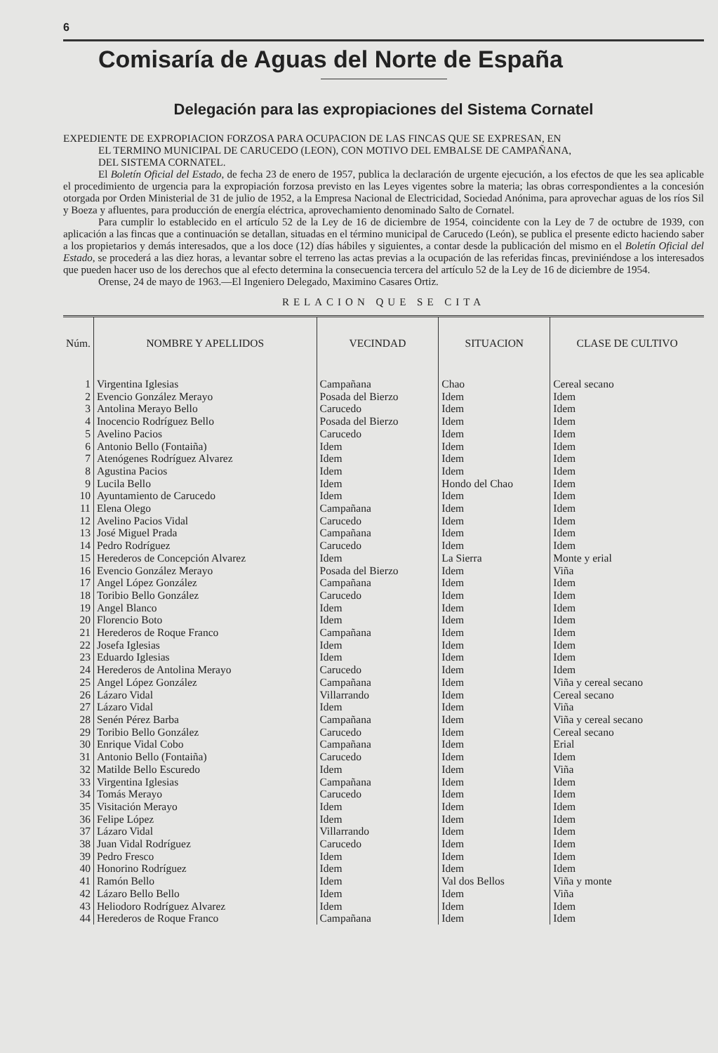6
Comisaría de Aguas del Norte de España
Delegación para las expropiaciones del Sistema Cornatel
EXPEDIENTE DE EXPROPIACION FORZOSA PARA OCUPACION DE LAS FINCAS QUE SE EXPRESAN, EN
EL TERMINO MUNICIPAL DE CARUCEDO (LEON), CON MOTIVO DEL EMBALSE DE CAMPAÑANA,
DEL SISTEMA CORNATEL.
El Boletín Oficial del Estado, de fecha 23 de enero de 1957, publica la declaración de urgente ejecución, a los efectos de que les sea aplicable el procedimiento de urgencia para la expropiación forzosa previsto en las Leyes vigentes sobre la materia; las obras correspondientes a la concesión otorgada por Orden Ministerial de 31 de julio de 1952, a la Empresa Nacional de Electricidad, Sociedad Anónima, para aprovechar aguas de los ríos Sil y Boeza y afluentes, para producción de energía eléctrica, aprovechamiento denominado Salto de Cornatel.
Para cumplir lo establecido en el artículo 52 de la Ley de 16 de diciembre de 1954, coincidente con la Ley de 7 de octubre de 1939, con aplicación a las fincas que a continuación se detallan, situadas en el término municipal de Carucedo (León), se publica el presente edicto haciendo saber a los propietarios y demás interesados, que a los doce (12) días hábiles y siguientes, a contar desde la publicación del mismo en el Boletín Oficial del Estado, se procederá a las diez horas, a levantar sobre el terreno las actas previas a la ocupación de las referidas fincas, previniéndose a los interesados que pueden hacer uso de los derechos que al efecto determina la consecuencia tercera del artículo 52 de la Ley de 16 de diciembre de 1954.
Orense, 24 de mayo de 1963.—El Ingeniero Delegado, Maximino Casares Ortiz.
RELACION QUE SE CITA
| Núm. | NOMBRE Y APELLIDOS | VECINDAD | SITUACION | CLASE DE CULTIVO |
| --- | --- | --- | --- | --- |
| 1 | Virgentina Iglesias | Campañana | Chao | Cereal secano |
| 2 | Evencio González Merayo | Posada del Bierzo | Idem | Idem |
| 3 | Antolina Merayo Bello | Carucedo | Idem | Idem |
| 4 | Inocencio Rodríguez Bello | Posada del Bierzo | Idem | Idem |
| 5 | Avelino Pacios | Carucedo | Idem | Idem |
| 6 | Antonio Bello (Fontaiña) | Idem | Idem | Idem |
| 7 | Atenógenes Rodríguez Alvarez | Idem | Idem | Idem |
| 8 | Agustina Pacios | Idem | Idem | Idem |
| 9 | Lucila Bello | Idem | Hondo del Chao | Idem |
| 10 | Ayuntamiento de Carucedo | Idem | Idem | Idem |
| 11 | Elena Olego | Campañana | Idem | Idem |
| 12 | Avelino Pacios Vidal | Carucedo | Idem | Idem |
| 13 | José Miguel Prada | Campañana | Idem | Idem |
| 14 | Pedro Rodríguez | Carucedo | Idem | Idem |
| 15 | Herederos de Concepción Alvarez | Idem | La Sierra | Monte y erial |
| 16 | Evencio González Merayo | Posada del Bierzo | Idem | Viña |
| 17 | Angel López González | Campañana | Idem | Idem |
| 18 | Toribio Bello González | Carucedo | Idem | Idem |
| 19 | Angel Blanco | Idem | Idem | Idem |
| 20 | Florencio Boto | Idem | Idem | Idem |
| 21 | Herederos de Roque Franco | Campañana | Idem | Idem |
| 22 | Josefa Iglesias | Idem | Idem | Idem |
| 23 | Eduardo Iglesias | Idem | Idem | Idem |
| 24 | Herederos de Antolina Merayo | Carucedo | Idem | Idem |
| 25 | Angel López González | Campañana | Idem | Viña y cereal secano |
| 26 | Lázaro Vidal | Villarrando | Idem | Cereal secano |
| 27 | Lázaro Vidal | Idem | Idem | Viña |
| 28 | Senén Pérez Barba | Campañana | Idem | Viña y cereal secano |
| 29 | Toribio Bello González | Carucedo | Idem | Cereal secano |
| 30 | Enrique Vidal Cobo | Campañana | Idem | Erial |
| 31 | Antonio Bello (Fontaiña) | Carucedo | Idem | Idem |
| 32 | Matilde Bello Escuredo | Idem | Idem | Viña |
| 33 | Virgentina Iglesias | Campañana | Idem | Idem |
| 34 | Tomás Merayo | Carucedo | Idem | Idem |
| 35 | Visitación Merayo | Idem | Idem | Idem |
| 36 | Felipe López | Idem | Idem | Idem |
| 37 | Lázaro Vidal | Villarrando | Idem | Idem |
| 38 | Juan Vidal Rodríguez | Carucedo | Idem | Idem |
| 39 | Pedro Fresco | Idem | Idem | Idem |
| 40 | Honorino Rodríguez | Idem | Idem | Idem |
| 41 | Ramón Bello | Idem | Val dos Bellos | Viña y monte |
| 42 | Lázaro Bello Bello | Idem | Idem | Viña |
| 43 | Heliodoro Rodríguez Alvarez | Idem | Idem | Idem |
| 44 | Herederos de Roque Franco | Campañana | Idem | Idem |